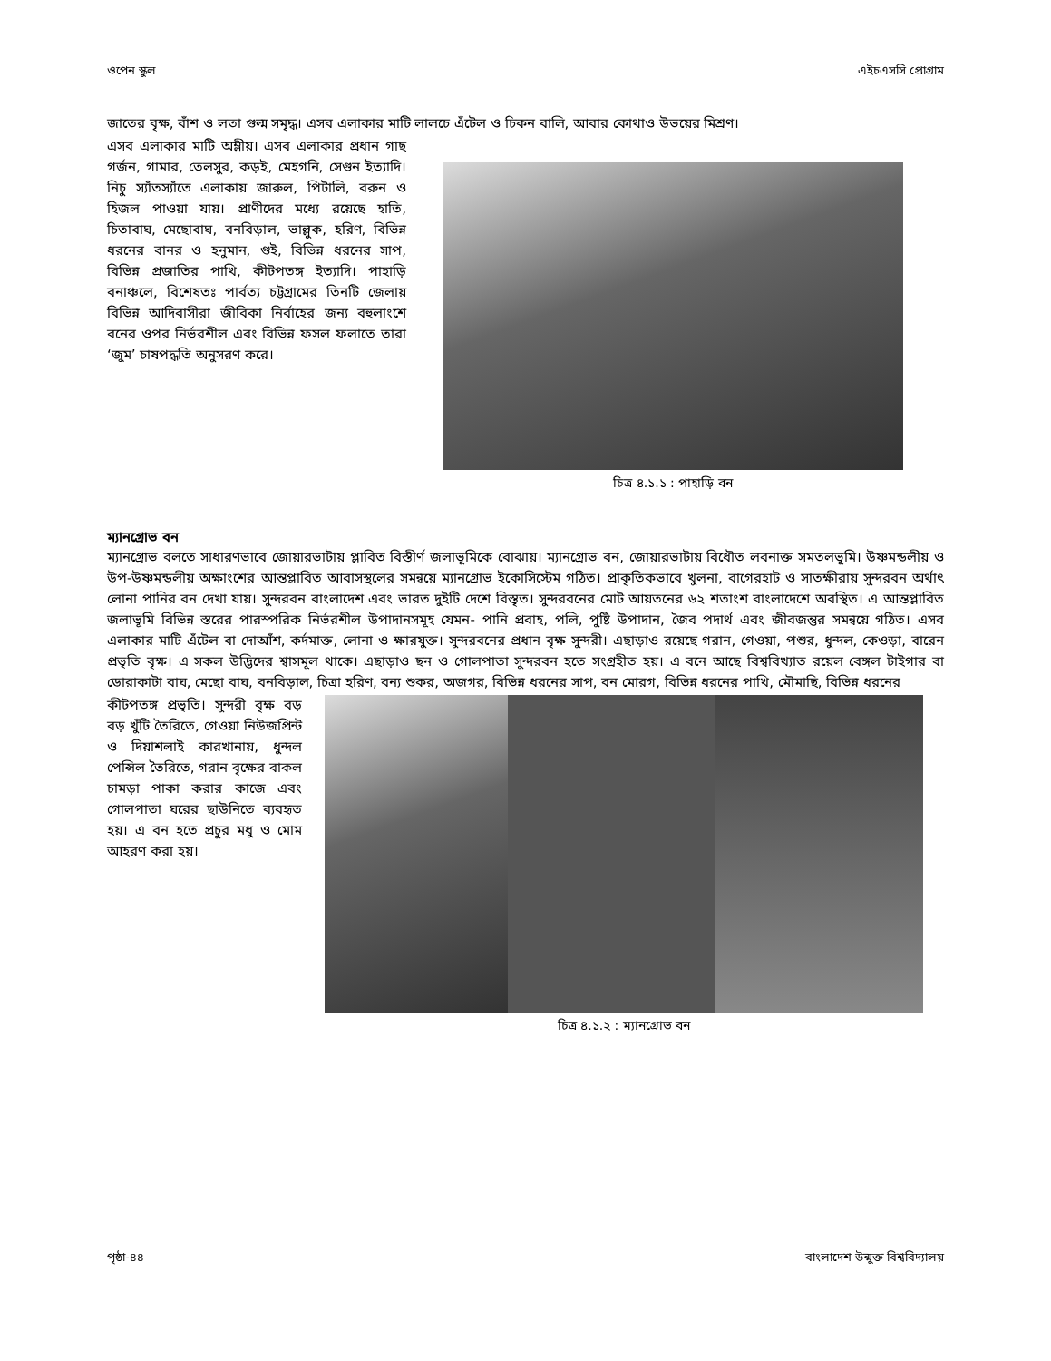ওপেন স্কুল এইচএসসি প্রোগ্রাম
জাতের বৃক্ষ, বাঁশ ও লতা গুল্ম সমৃদ্ধ। এসব এলাকার মাটি লালচে এঁটেল ও চিকন বালি, আবার কোথাও উভয়ের মিশ্রণ।
এসব এলাকার মাটি অম্লীয়। এসব এলাকার প্রধান গাছ গর্জন, গামার, তেলসুর, কড়ই, মেহগনি, সেগুন ইত্যাদি। নিচু স্যাঁতস্যাঁতে এলাকায় জারুল, পিটালি, বরুন ও হিজল পাওয়া যায়। প্রাণীদের মধ্যে রয়েছে হাতি, চিতাবাঘ, মেছোবাঘ, বনবিড়াল, ভাল্লুক, হরিণ, বিভিন্ন ধরনের বানর ও হনুমান, গুই, বিভিন্ন ধরনের সাপ, বিভিন্ন প্রজাতির পাখি, কীটপতঙ্গ ইত্যাদি। পাহাড়ি বনাঞ্চলে, বিশেষতঃ পার্বত্য চট্টগ্রামের তিনটি জেলায় বিভিন্ন আদিবাসীরা জীবিকা নির্বাহের জন্য বহুলাংশে বনের ওপর নির্ভরশীল এবং বিভিন্ন ফসল ফলাতে তারা ‘জুম’ চাষপদ্ধতি অনুসরণ করে।
চিত্র ৪.১.১ : পাহাড়ি বন
ম্যানগ্রোভ বন
ম্যানগ্রোভ বলতে সাধারণভাবে জোয়ারভাটায় প্লাবিত বিস্তীর্ণ জলাভূমিকে বোঝায়। ম্যানগ্রোভ বন, জোয়ারভাটায় বিধৌত লবনাক্ত সমতলভূমি। উষ্ণমন্ডলীয় ও উপ-উষ্ণমন্ডলীয় অক্ষাংশের আন্তপ্লাবিত আবাসস্থলের সমন্বয়ে ম্যানগ্রোভ ইকোসিস্টেম গঠিত। প্রাকৃতিকভাবে খুলনা, বাগেরহাট ও সাতক্ষীরায় সুন্দরবন অর্থাৎ লোনা পানির বন দেখা যায়। সুন্দরবন বাংলাদেশ এবং ভারত দুইটি দেশে বিস্তৃত। সুন্দরবনের মোট আয়তনের ৬২ শতাংশ বাংলাদেশে অবস্থিত। এ আন্তপ্লাবিত জলাভূমি বিভিন্ন স্তরের পারস্পরিক নির্ভরশীল উপাদানসমূহ যেমন- পানি প্রবাহ, পলি, পুষ্টি উপাদান, জৈব পদার্থ এবং জীবজন্তুর সমন্বয়ে গঠিত। এসব এলাকার মাটি এঁটেল বা দোআঁশ, কর্দমাক্ত, লোনা ও ক্ষারযুক্ত। সুন্দরবনের প্রধান বৃক্ষ সুন্দরী। এছাড়াও রয়েছে গরান, গেওয়া, পশুর, ধুন্দল, কেওড়া, বারেন প্রভৃতি বৃক্ষ। এ সকল উদ্ভিদের শ্বাসমূল থাকে। এছাড়াও ছন ও গোলপাতা সুন্দরবন হতে সংগ্রহীত হয়। এ বনে আছে বিশ্ববিখ্যাত রয়েল বেঙ্গল টাইগার বা ডোরাকাটা বাঘ, মেছো বাঘ, বনবিড়াল, চিত্রা হরিণ, বন্য শুকর, অজগর, বিভিন্ন ধরনের সাপ, বন মোরগ, বিভিন্ন ধরনের পাখি, মৌমাছি, বিভিন্ন ধরনের
কীটপতঙ্গ প্রভৃতি। সুন্দরী বৃক্ষ বড় বড় খুঁটি তৈরিতে, গেওয়া নিউজপ্রিন্ট ও দিয়াশলাই কারখানায়, ধুন্দল পেন্সিল তৈরিতে, গরান বৃক্ষের বাকল চামড়া পাকা করার কাজে এবং গোলপাতা ঘরের ছাউনিতে ব্যবহৃত হয়। এ বন হতে প্রচুর মধু ও মোম আহরণ করা হয়।
চিত্র ৪.১.২ : ম্যানগ্রোভ বন
পৃষ্ঠা-৪৪ বাংলাদেশ উন্মুক্ত বিশ্ববিদ্যালয়